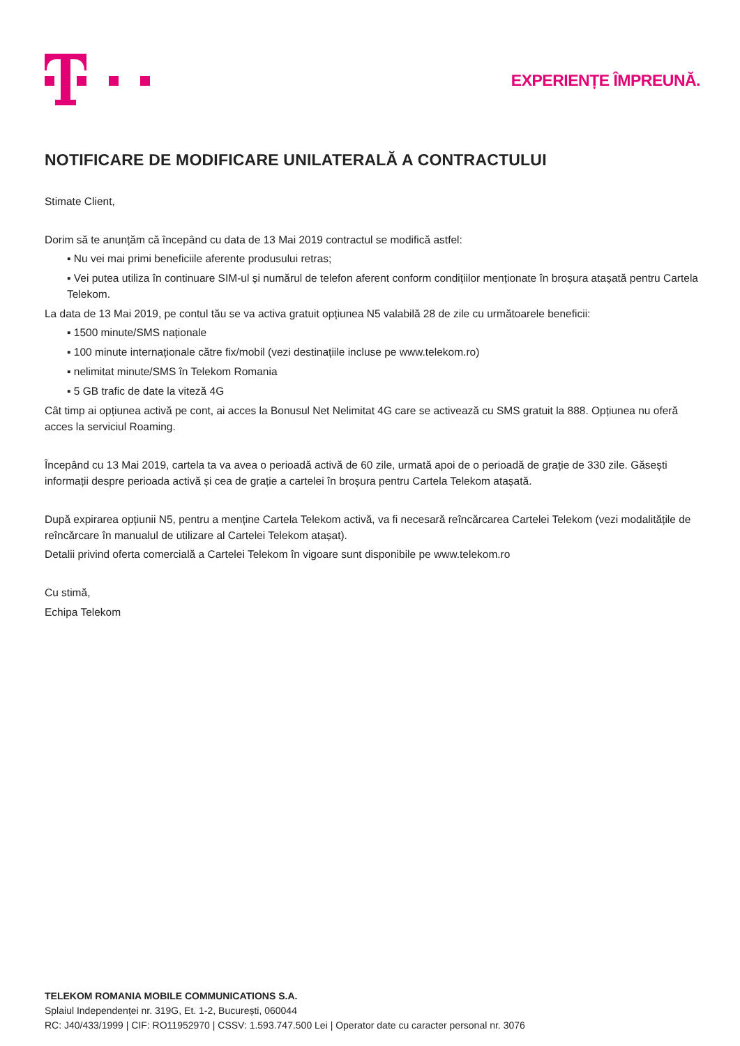EXPERIENȚE ÎMPREUNĂ.
NOTIFICARE DE MODIFICARE UNILATERALĂ A CONTRACTULUI
Stimate Client,
Dorim să te anunțăm că începând cu data de 13 Mai 2019 contractul se modifică astfel:
▪ Nu vei mai primi beneficiile aferente produsului retras;
▪ Vei putea utiliza în continuare SIM-ul și numărul de telefon aferent conform condițiilor menționate în broșura atașată pentru Cartela Telekom.
La data de 13 Mai 2019, pe contul tău se va activa gratuit opțiunea N5 valabilă 28 de zile cu următoarele beneficii:
▪ 1500 minute/SMS naționale
▪ 100 minute internaționale către fix/mobil (vezi destinațiile incluse pe www.telekom.ro)
▪ nelimitat minute/SMS în Telekom Romania
▪ 5 GB trafic de date la viteză 4G
Cât timp ai opțiunea activă pe cont, ai acces la Bonusul Net Nelimitat 4G care se activează cu SMS gratuit la 888. Opțiunea nu oferă acces la serviciul Roaming.
Începând cu 13 Mai 2019, cartela ta va avea o perioadă activă de 60 zile, urmată apoi de o perioadă de grație de 330 zile. Găsești informații despre perioada activă și cea de grație a cartelei în broșura pentru Cartela Telekom atașată.
După expirarea opțiunii N5, pentru a menține Cartela Telekom activă, va fi necesară reîncărcarea Cartelei Telekom (vezi modalitățile de reîncărcare în manualul de utilizare al Cartelei Telekom atașat).
Detalii privind oferta comercială a Cartelei Telekom în vigoare sunt disponibile pe www.telekom.ro
Cu stimă,
Echipa Telekom
TELEKOM ROMANIA MOBILE COMMUNICATIONS S.A.
Splaiul Independenței nr. 319G, Et. 1-2, București, 060044
RC: J40/433/1999 | CIF: RO11952970 | CSSV: 1.593.747.500 Lei | Operator date cu caracter personal nr. 3076